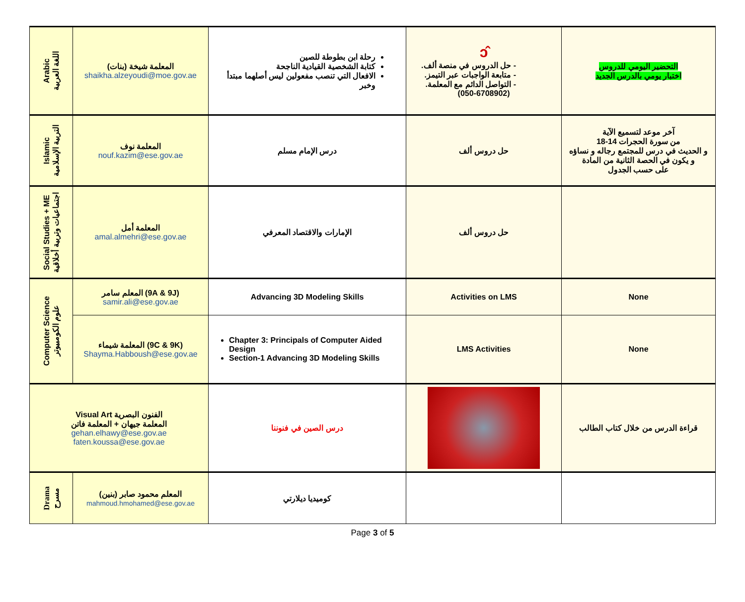| Arabic اللغة العربية | المعلمة شيخة (بنات) shaikha.alzeyoudi@moe.gov.ae | رحلة ابن بطوطة للصين كتابة الشخصية القيادية الناجحة الافعال التي تنصب مفعولين ليس أصلهما مبتدأ وخبر | ↄ̂ - حل الدروس في منصة ألف. - متابعة الواجبات عبر التيمز. - التواصل الدائم مع المعلمة. (050-6708902) | التحضير اليومي للدروس اختبار يومي بالدرس الجديد |
| Islamic التربية الإسلامية | المعلمة نوف nouf.kazim@ese.gov.ae | درس الإمام مسلم | حل دروس ألف | آخر موعد لتسميع الآية من سورة الحجرات 14-18 و الحديث في درس للمجتمع رجاله و نساؤه و يكون في الحصة الثانية من المادة على حسب الجدول |
| Social Studies + ME اجتماعيات وتربية أخلاقية | المعلمة أمل amal.almehri@ese.gov.ae | الإمارات والاقتصاد المعرفي | حل دروس ألف | |
| Computer Science علوم الكومبيوتر | المعلم سامر (9A & 9J) samir.ali@ese.gov.ae | Advancing 3D Modeling Skills | Activities on LMS | None |
| | المعلمة شيماء (9C & 9K) Shayma.Habboush@ese.gov.ae | Chapter 3: Principals of Computer Aided Design Section-1 Advancing 3D Modeling Skills | LMS Activities | None |
| Visual Art الفنون البصرية المعلمة جيهان + المعلمة فاتن gehan.elhawy@ese.gov.ae faten.koussa@ese.gov.ae | | درس الصين في فنوننا | | قراءة الدرس من خلال كتاب الطالب |
| Drama مسرح | المعلم محمود صابر (بنين) mahmoud.hmohamed@ese.gov.ae | كوميديا ديلارتي | | |
Page 3 of 5